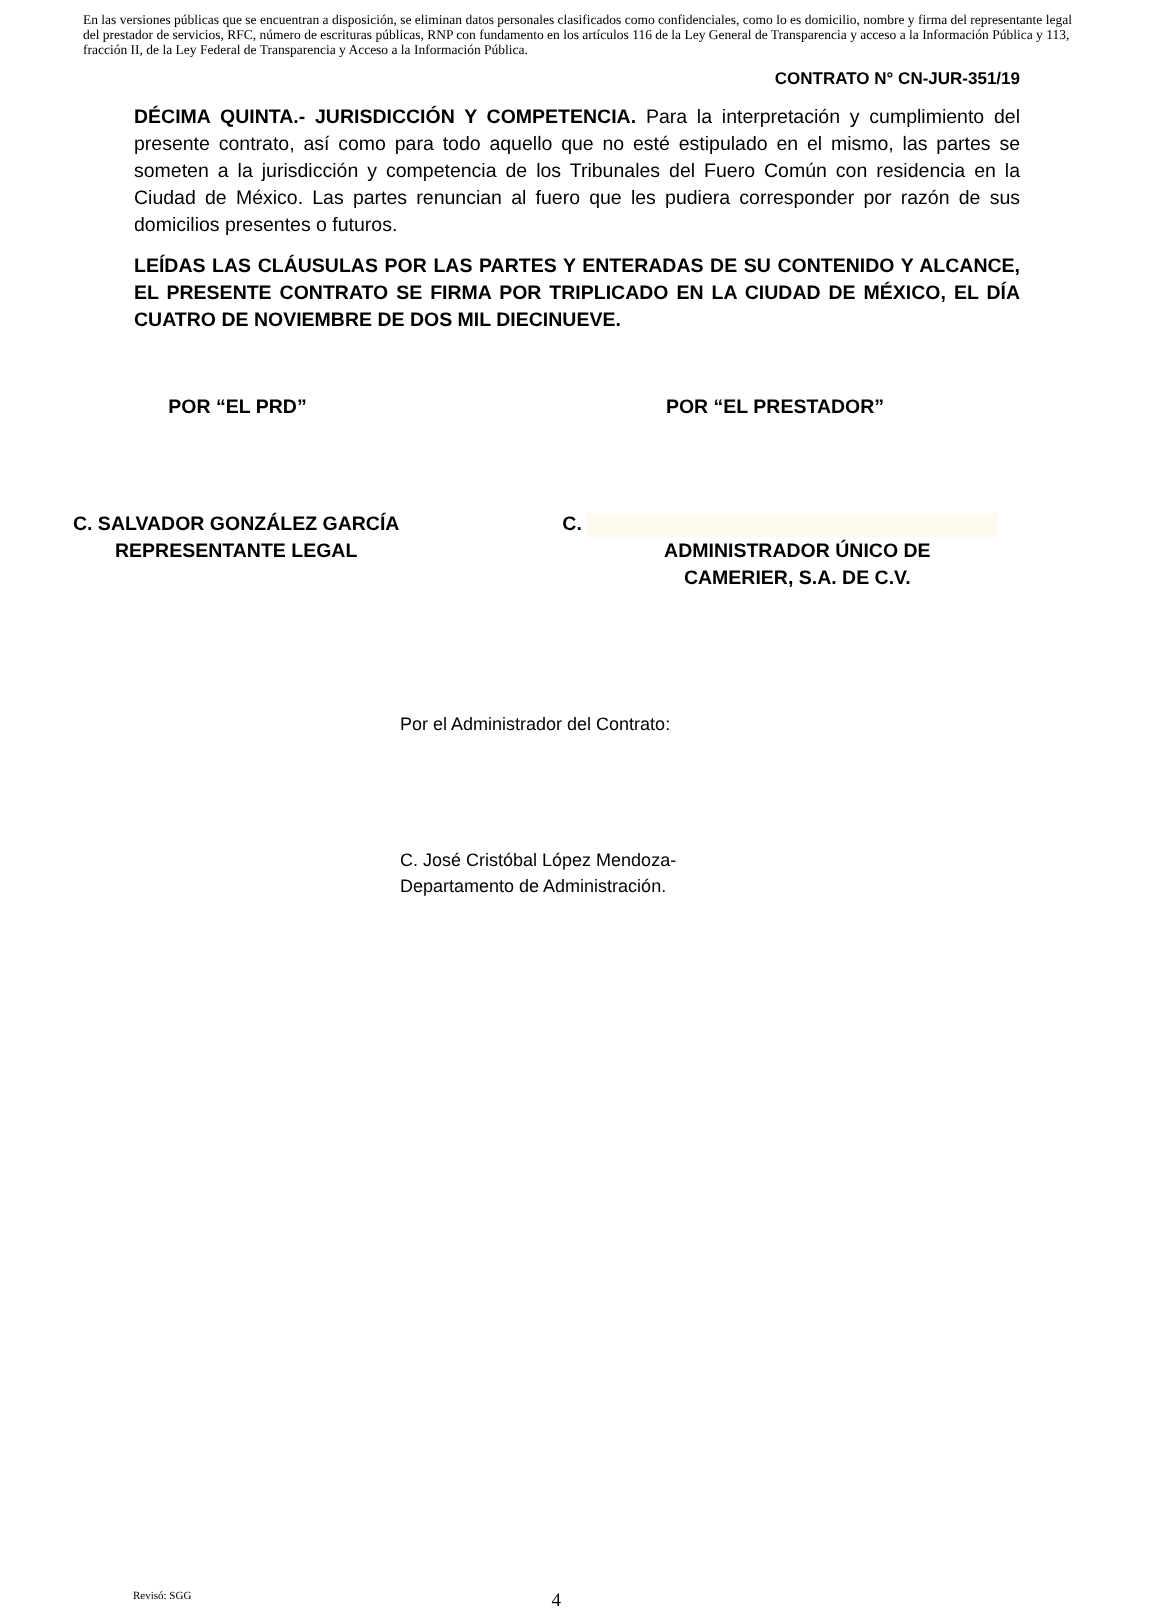En las versiones públicas que se encuentran a disposición, se eliminan datos personales clasificados como confidenciales, como lo es domicilio, nombre y firma del representante legal del prestador de servicios, RFC, número de escrituras públicas, RNP con fundamento en los artículos 116 de la Ley General de Transparencia y acceso a la Información Pública y 113, fracción II, de la Ley Federal de Transparencia y Acceso a la Información Pública.
CONTRATO N° CN-JUR-351/19
DÉCIMA QUINTA.- JURISDICCIÓN Y COMPETENCIA. Para la interpretación y cumplimiento del presente contrato, así como para todo aquello que no esté estipulado en el mismo, las partes se someten a la jurisdicción y competencia de los Tribunales del Fuero Común con residencia en la Ciudad de México. Las partes renuncian al fuero que les pudiera corresponder por razón de sus domicilios presentes o futuros.
LEÍDAS LAS CLÁUSULAS POR LAS PARTES Y ENTERADAS DE SU CONTENIDO Y ALCANCE, EL PRESENTE CONTRATO SE FIRMA POR TRIPLICADO EN LA CIUDAD DE MÉXICO, EL DÍA CUATRO DE NOVIEMBRE DE DOS MIL DIECINUEVE.
POR “EL PRD” POR “EL PRESTADOR”
C. SALVADOR GONZÁLEZ GARCÍA
REPRESENTANTE LEGAL
C.
ADMINISTRADOR ÚNICO DE
CAMERIER, S.A. DE C.V.
Por el Administrador del Contrato:
C. José Cristóbal López Mendoza-
Departamento de Administración.
Revisó: SGG 4